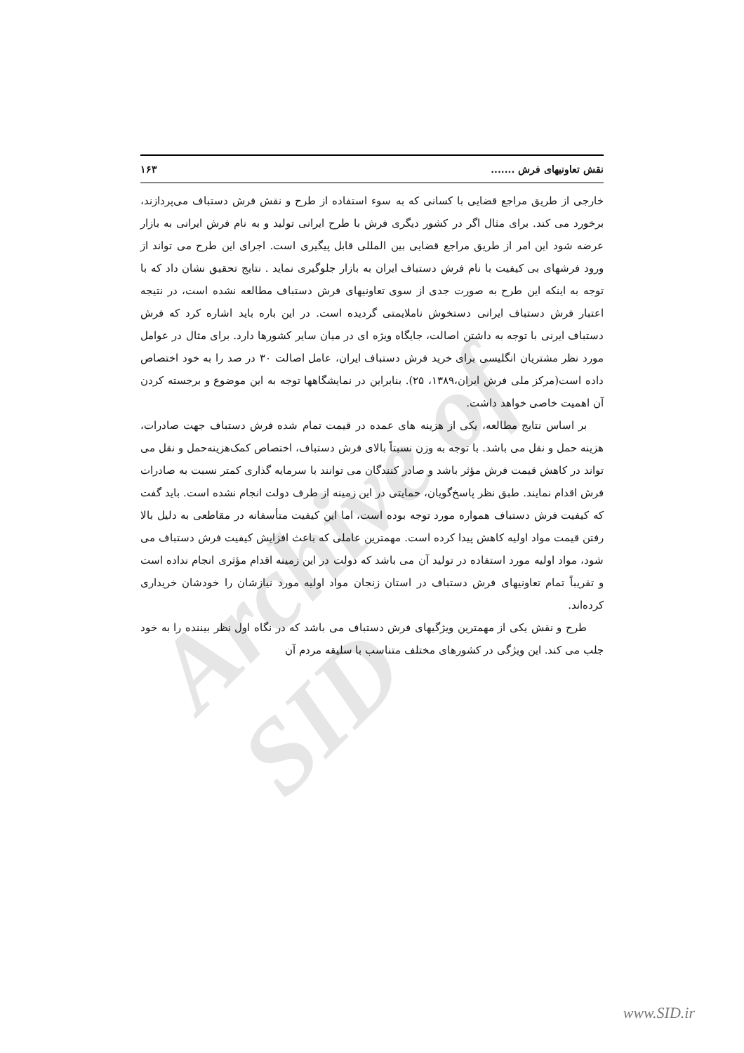Archive of SID
نقش تعاونیهای فرش ....... ۱۶۳
خارجی از طریق مراجع قضایی با کسانی که به سوء استفاده از طرح و نقش فرش دستباف می‌پردازند، برخورد می کند. برای مثال اگر در کشور دیگری فرش با طرح ایرانی تولید و به نام فرش ایرانی به بازار عرضه شود این امر از طریق مراجع قضایی بین المللی قابل پیگیری است. اجرای این طرح می تواند از ورود فرشهای بی کیفیت با نام فرش دستباف ایران به بازار جلوگیری نماید . نتایج تحقیق نشان داد که با توجه به اینکه این طرح به صورت جدی از سوی تعاونیهای فرش دستباف مطالعه نشده است، در نتیجه اعتبار فرش دستباف ایرانی دستخوش ناملایمتی گردیده است. در این باره باید اشاره کرد که فرش دستباف ایرنی با توجه به داشتن اصالت، جایگاه ویژه ای در میان سایر کشورها دارد. برای مثال در عوامل مورد نظر مشتریان انگلیسی برای خرید فرش دستباف ایران، عامل اصالت ۳۰ در صد را به خود اختصاص داده است(مرکز ملی فرش ایران،۱۳۸۹، ۲۵). بنابراین در نمایشگاهها توجه به این موضوع و برجسته کردن آن اهمیت خاصی خواهد داشت.
بر اساس نتایج مطالعه، یکی از هزینه های عمده در قیمت تمام شده فرش دستباف جهت صادرات، هزینه حمل و نقل می باشد. با توجه به وزن نسبتاً بالای فرش دستباف، اختصاص کمک‌هزینه‌حمل و نقل می تواند در کاهش قیمت فرش مؤثر باشد و صادر کنندگان می توانند با سرمایه گذاری کمتر نسبت به صادرات فرش اقدام نمایند. طبق نظر پاسخ‌گویان، حمایتی در این زمینه از طرف دولت انجام نشده است. باید گفت که کیفیت فرش دستباف همواره مورد توجه بوده است، اما این کیفیت متأسفانه در مقاطعی به دلیل بالا رفتن قیمت مواد اولیه کاهش پیدا کرده است. مهمترین عاملی که باعث افزایش کیفیت فرش دستباف می شود، مواد اولیه مورد استفاده در تولید آن می باشد که دولت در این زمینه اقدام مؤثری انجام نداده است و تقریباً تمام تعاونیهای فرش دستباف در استان زنجان مواد اولیه مورد نیازشان را خودشان خریداری کرده‌اند.
طرح و نقش یکی از مهمترین ویژگیهای فرش دستباف می باشد که در نگاه اول نظر بیننده را به خود جلب می کند. این ویژگی در کشورهای مختلف متناسب با سلیقه مردم آن
www.SID.ir